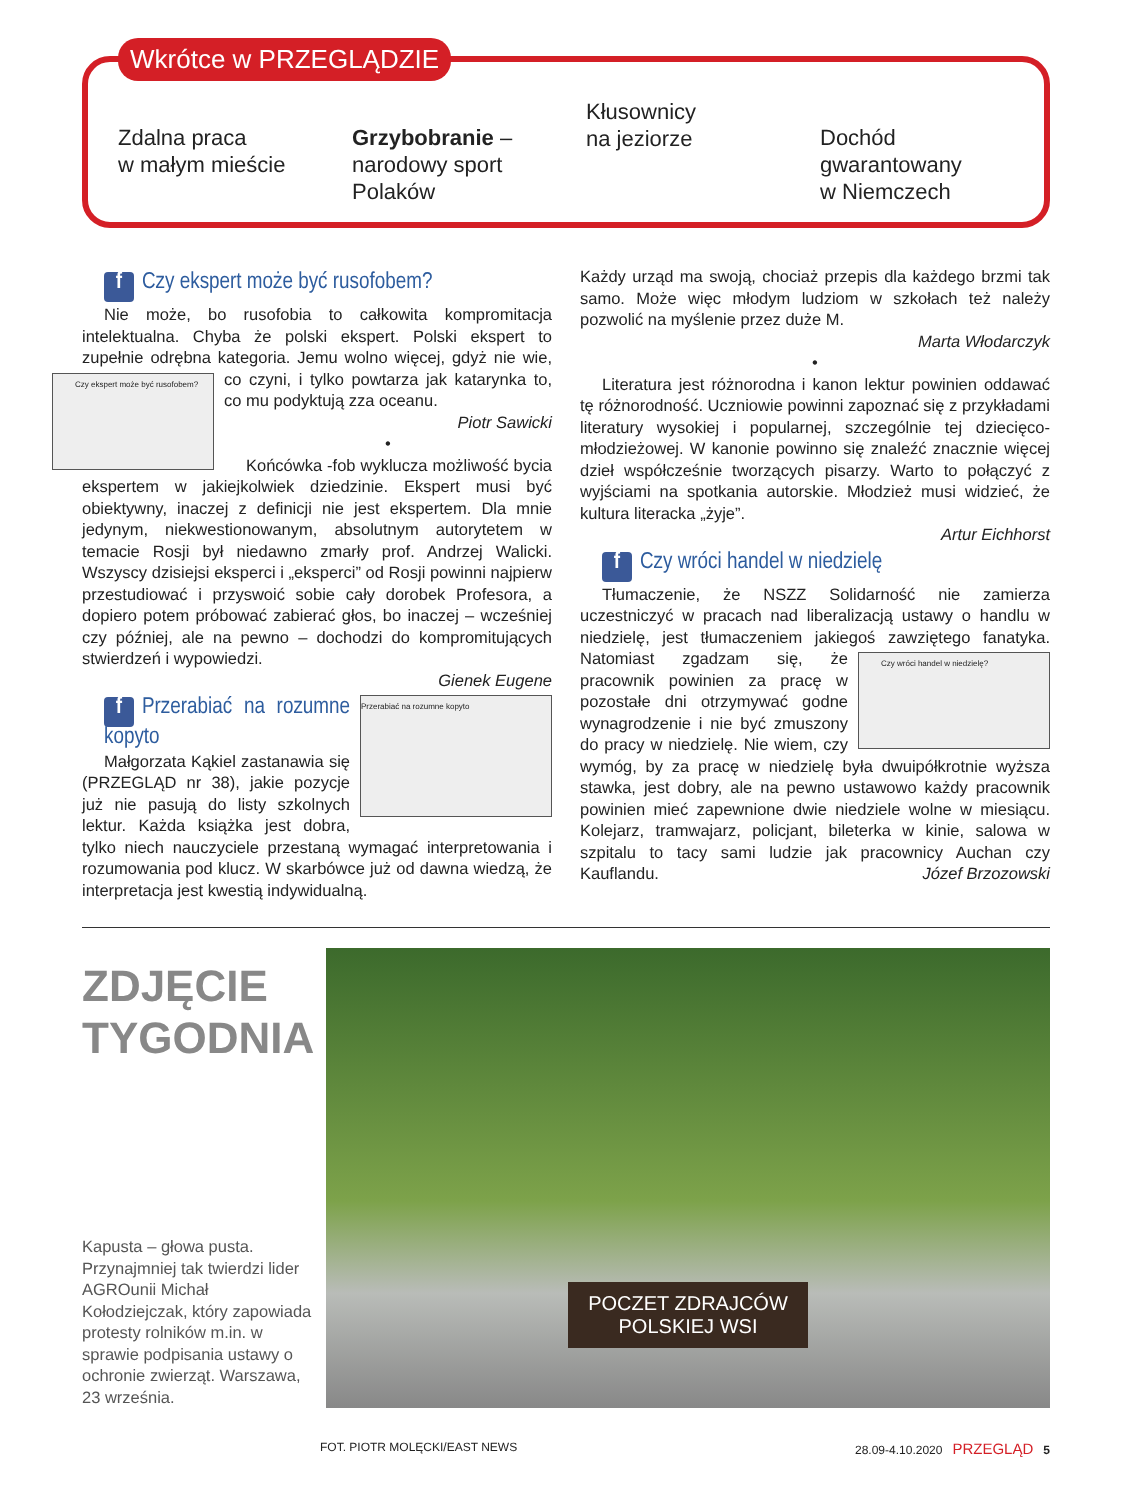Wkrótce w PRZEGLĄDZIE
Zdalna praca
w małym mieście
Grzybobranie –
narodowy sport Polaków
Kłusownicy
na jeziorze
Dochód gwarantowany
w Niemczech
f Czy ekspert może być rusofobem?
Nie może, bo rusofobia to całkowita kompromitacja intelektualna. Chyba że polski ekspert. Polski ekspert to zupełnie odrębna kategoria. Jemu wolno więcej, gdyż nie wie, Czy ekspert może być rusofobem? co czyni, i tylko powtarza jak katarynka to, co mu podyktują zza oceanu.
Piotr Sawicki
•
Końcówka -fob wyklucza możliwość bycia ekspertem w jakiejkolwiek dziedzinie. Ekspert musi być obiektywny, inaczej z definicji nie jest ekspertem. Dla mnie jedynym, niekwestionowanym, absolutnym autorytetem w temacie Rosji był niedawno zmarły prof. Andrzej Walicki. Wszyscy dzisiejsi eksperci i „eksperci” od Rosji powinni najpierw przestudiować i przyswoić sobie cały dorobek Profesora, a dopiero potem próbować zabierać głos, bo inaczej – wcześniej czy później, ale na pewno – dochodzi do kompromitujących stwierdzeń i wypowiedzi.
Gienek Eugene
Przerabiać na rozumne kopyto
f Przerabiać na rozumne kopyto
Małgorzata Kąkiel zastanawia się (PRZEGLĄD nr 38), jakie pozycje już nie pasują do listy szkolnych lektur. Każda książka jest dobra, tylko niech nauczyciele przestaną wymagać interpretowania i rozumowania pod klucz. W skarbówce już od dawna wiedzą, że interpretacja jest kwestią indywidualną.
Każdy urząd ma swoją, chociaż przepis dla każdego brzmi tak samo. Może więc młodym ludziom w szkołach też należy pozwolić na myślenie przez duże M.
Marta Włodarczyk
•
Literatura jest różnorodna i kanon lektur powinien oddawać tę różnorodność. Uczniowie powinni zapoznać się z przykładami literatury wysokiej i popularnej, szczególnie tej dziecięco-młodzieżowej. W kanonie powinno się znaleźć znacznie więcej dzieł współcześnie tworzących pisarzy. Warto to połączyć z wyjściami na spotkania autorskie. Młodzież musi widzieć, że kultura literacka „żyje”.
Artur Eichhorst
f Czy wróci handel w niedzielę
Tłumaczenie, że NSZZ Solidarność nie zamierza uczestniczyć w pracach nad liberalizacją ustawy o handlu w niedzielę, jest tłumaczeniem jakiegoś zawziętego fanatyka. Czy wróci handel w niedzielę? Natomiast zgadzam się, że pracownik powinien za pracę w pozostałe dni otrzymywać godne wynagrodzenie i nie być zmuszony do pracy w niedzielę. Nie wiem, czy wymóg, by za pracę w niedzielę była dwuipółkrotnie wyższa stawka, jest dobry, ale na pewno ustawowo każdy pracownik powinien mieć zapewnione dwie niedziele wolne w miesiącu. Kolejarz, tramwajarz, policjant, bileterka w kinie, salowa w szpitalu to tacy sami ludzie jak pracownicy Auchan czy Kauflandu. Józef Brzozowski
ZDJĘCIE
TYGODNIA
Kapusta – głowa pusta. Przynajmniej tak twierdzi lider AGROunii Michał Kołodziejczak, który zapowiada protesty rolników m.in. w sprawie podpisania ustawy o ochronie zwierząt. Warszawa, 23 września.
POCZET ZDRAJCÓW
POLSKIEJ WSI
FOT. PIOTR MOLĘCKI/EAST NEWS 28.09-4.10.2020 PRZEGLĄD 5